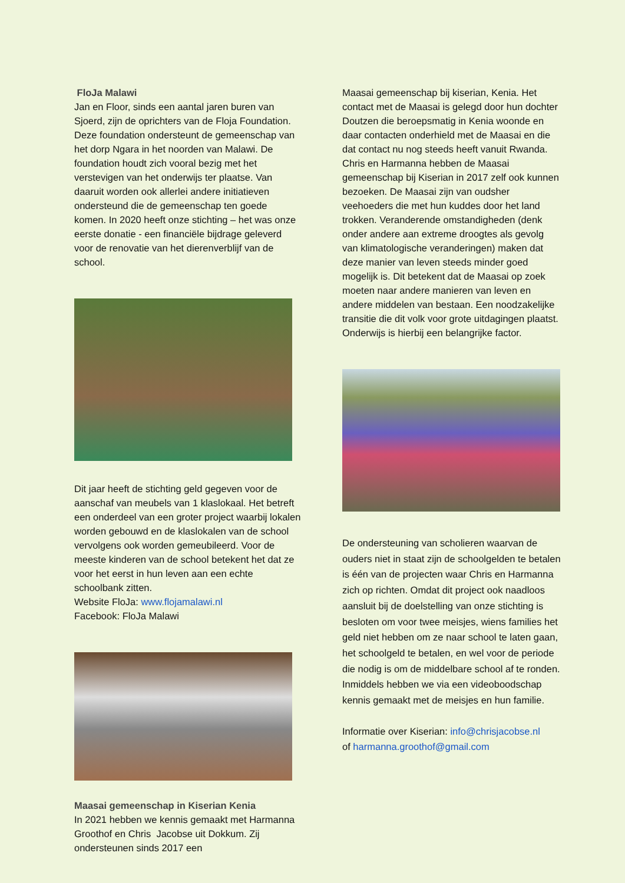FloJa Malawi
Jan en Floor, sinds een aantal jaren buren van Sjoerd, zijn de oprichters van de Floja Foundation. Deze foundation ondersteunt de gemeenschap van het dorp Ngara in het noorden van Malawi. De foundation houdt zich vooral bezig met het verstevigen van het onderwijs ter plaatse. Van daaruit worden ook allerlei andere initiatieven ondersteund die de gemeenschap ten goede komen. In 2020 heeft onze stichting – het was onze eerste donatie - een financiële bijdrage geleverd voor de renovatie van het dierenverblijf van de school.
Dit jaar heeft de stichting geld gegeven voor de aanschaf van meubels van 1 klaslokaal. Het betreft een onderdeel van een groter project waarbij lokalen worden gebouwd en de klaslokalen van de school vervolgens ook worden gemeubileerd. Voor de meeste kinderen van de school betekent het dat ze voor het eerst in hun leven aan een echte schoolbank zitten.
Website FloJa: www.flojamalawi.nl
Facebook: FloJa Malawi
Maasai gemeenschap in Kiserian Kenia
In 2021 hebben we kennis gemaakt met Harmanna Groothof en Chris Jacobse uit Dokkum. Zij ondersteunen sinds 2017 een
Maasai gemeenschap bij kiserian, Kenia. Het contact met de Maasai is gelegd door hun dochter Doutzen die beroepsmatig in Kenia woonde en daar contacten onderhield met de Maasai en die dat contact nu nog steeds heeft vanuit Rwanda. Chris en Harmanna hebben de Maasai gemeenschap bij Kiserian in 2017 zelf ook kunnen bezoeken. De Maasai zijn van oudsher veehoeders die met hun kuddes door het land trokken. Veranderende omstandigheden (denk onder andere aan extreme droogtes als gevolg van klimatologische veranderingen) maken dat deze manier van leven steeds minder goed mogelijk is. Dit betekent dat de Maasai op zoek moeten naar andere manieren van leven en andere middelen van bestaan. Een noodzakelijke transitie die dit volk voor grote uitdagingen plaatst. Onderwijs is hierbij een belangrijke factor.
De ondersteuning van scholieren waarvan de ouders niet in staat zijn de schoolgelden te betalen is één van de projecten waar Chris en Harmanna zich op richten. Omdat dit project ook naadloos aansluit bij de doelstelling van onze stichting is besloten om voor twee meisjes, wiens families het geld niet hebben om ze naar school te laten gaan, het schoolgeld te betalen, en wel voor de periode die nodig is om de middelbare school af te ronden. Inmiddels hebben we via een videoboodschap kennis gemaakt met de meisjes en hun familie.
Informatie over Kiserian: info@chrisjacobse.nl
of harmanna.groothof@gmail.com